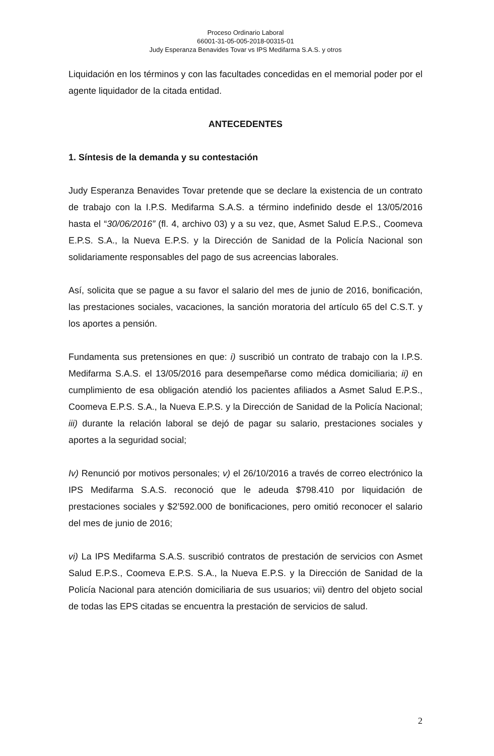Proceso Ordinario Laboral
66001-31-05-005-2018-00315-01
Judy Esperanza Benavides Tovar vs IPS Medifarma S.A.S. y otros
Liquidación en los términos y con las facultades concedidas en el memorial poder por el agente liquidador de la citada entidad.
ANTECEDENTES
1. Síntesis de la demanda y su contestación
Judy Esperanza Benavides Tovar pretende que se declare la existencia de un contrato de trabajo con la I.P.S. Medifarma S.A.S. a término indefinido desde el 13/05/2016 hasta el “30/06/2016” (fl. 4, archivo 03) y a su vez, que, Asmet Salud E.P.S., Coomeva E.P.S. S.A., la Nueva E.P.S. y la Dirección de Sanidad de la Policía Nacional son solidariamente responsables del pago de sus acreencias laborales.
Así, solicita que se pague a su favor el salario del mes de junio de 2016, bonificación, las prestaciones sociales, vacaciones, la sanción moratoria del artículo 65 del C.S.T. y los aportes a pensión.
Fundamenta sus pretensiones en que: i) suscribió un contrato de trabajo con la I.P.S. Medifarma S.A.S. el 13/05/2016 para desempeñarse como médica domiciliaria; ii) en cumplimiento de esa obligación atendió los pacientes afiliados a Asmet Salud E.P.S., Coomeva E.P.S. S.A., la Nueva E.P.S. y la Dirección de Sanidad de la Policía Nacional; iii) durante la relación laboral se dejó de pagar su salario, prestaciones sociales y aportes a la seguridad social;
Iv) Renunció por motivos personales; v) el 26/10/2016 a través de correo electrónico la IPS Medifarma S.A.S. reconoció que le adeuda $798.410 por liquidación de prestaciones sociales y $2’592.000 de bonificaciones, pero omitió reconocer el salario del mes de junio de 2016;
vi) La IPS Medifarma S.A.S. suscribió contratos de prestación de servicios con Asmet Salud E.P.S., Coomeva E.P.S. S.A., la Nueva E.P.S. y la Dirección de Sanidad de la Policía Nacional para atención domiciliaria de sus usuarios; vii) dentro del objeto social de todas las EPS citadas se encuentra la prestación de servicios de salud.
2